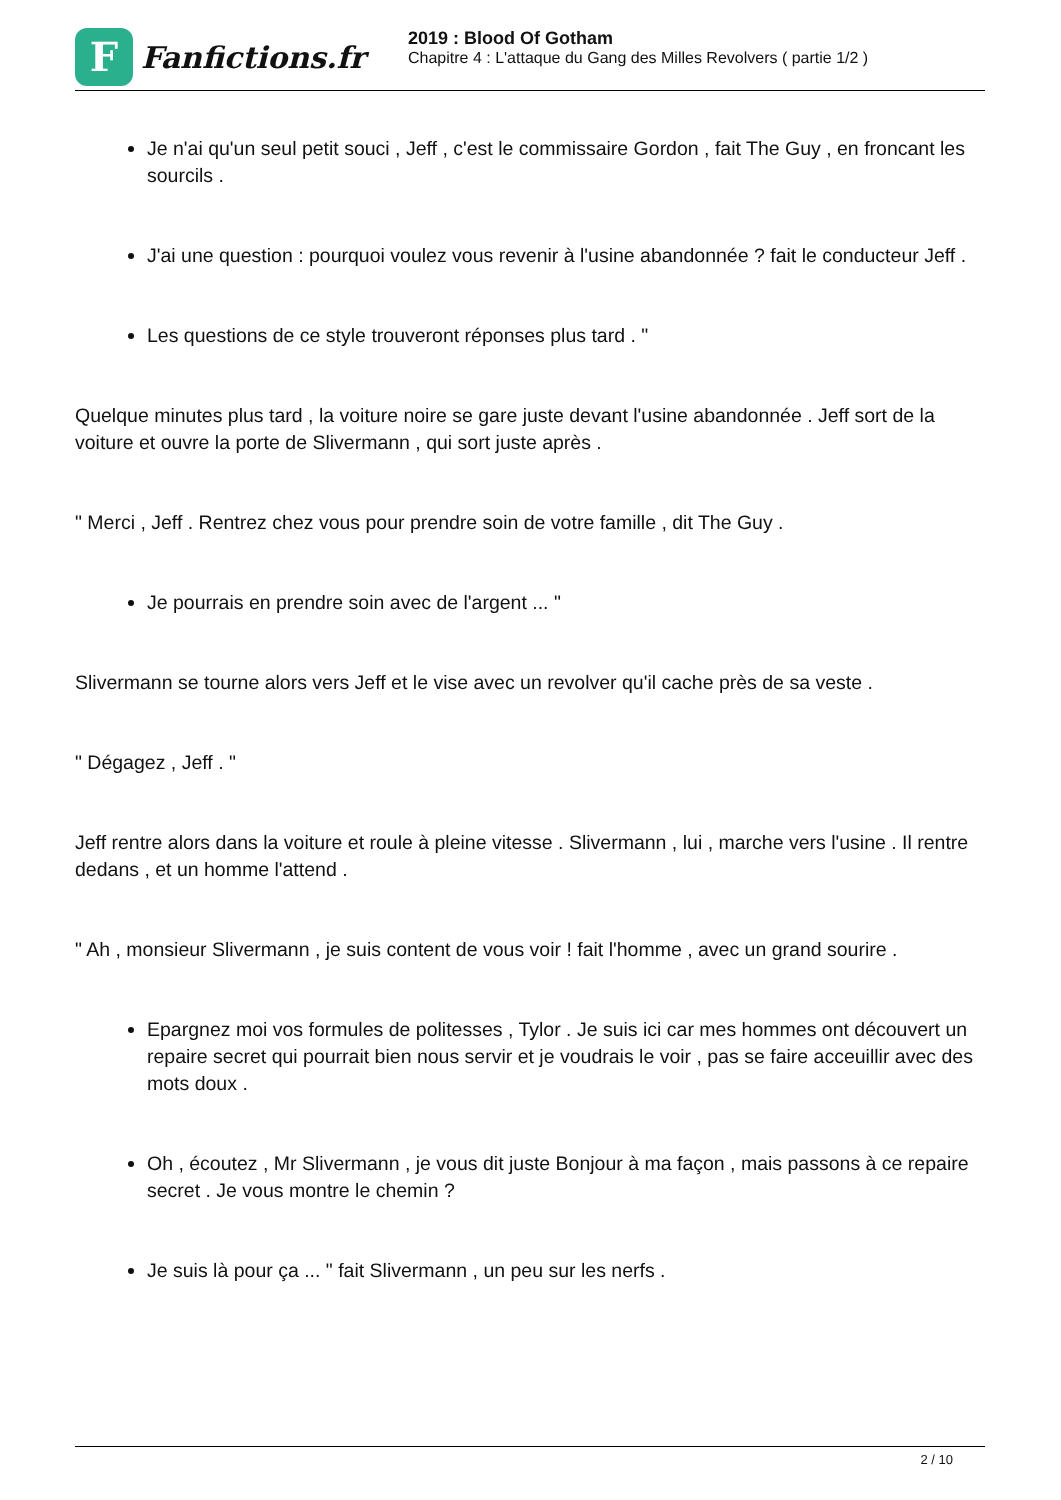F
Fanfictions.fr
2019 : Blood Of Gotham
Chapitre 4 : L'attaque du Gang des Milles Revolvers ( partie 1/2 )
Je n'ai qu'un seul petit souci , Jeff , c'est le commissaire Gordon , fait The Guy , en froncant les sourcils .
J'ai une question : pourquoi voulez vous revenir à l'usine abandonnée ? fait le conducteur Jeff .
Les questions de ce style trouveront réponses plus tard . "
Quelque minutes plus tard , la voiture noire se gare juste devant l'usine abandonnée . Jeff sort de la voiture et ouvre la porte de Slivermann , qui sort juste après .
" Merci , Jeff . Rentrez chez vous pour prendre soin de votre famille , dit The Guy .
Je pourrais en prendre soin avec de l'argent ... "
Slivermann se tourne alors vers Jeff et le vise avec un revolver qu'il cache près de sa veste .
" Dégagez , Jeff . "
Jeff rentre alors dans la voiture et roule à pleine vitesse . Slivermann , lui , marche vers l'usine . Il rentre dedans , et un homme l'attend .
" Ah , monsieur Slivermann , je suis content de vous voir ! fait l'homme , avec un grand sourire .
Epargnez moi vos formules de politesses , Tylor . Je suis ici car mes hommes ont découvert un repaire secret qui pourrait bien nous servir et je voudrais le voir , pas se faire acceuillir avec des mots doux .
Oh , écoutez , Mr Slivermann , je vous dit juste Bonjour à ma façon , mais passons à ce repaire secret . Je vous montre le chemin ?
Je suis là pour ça ... " fait Slivermann , un peu sur les nerfs .
2 / 10